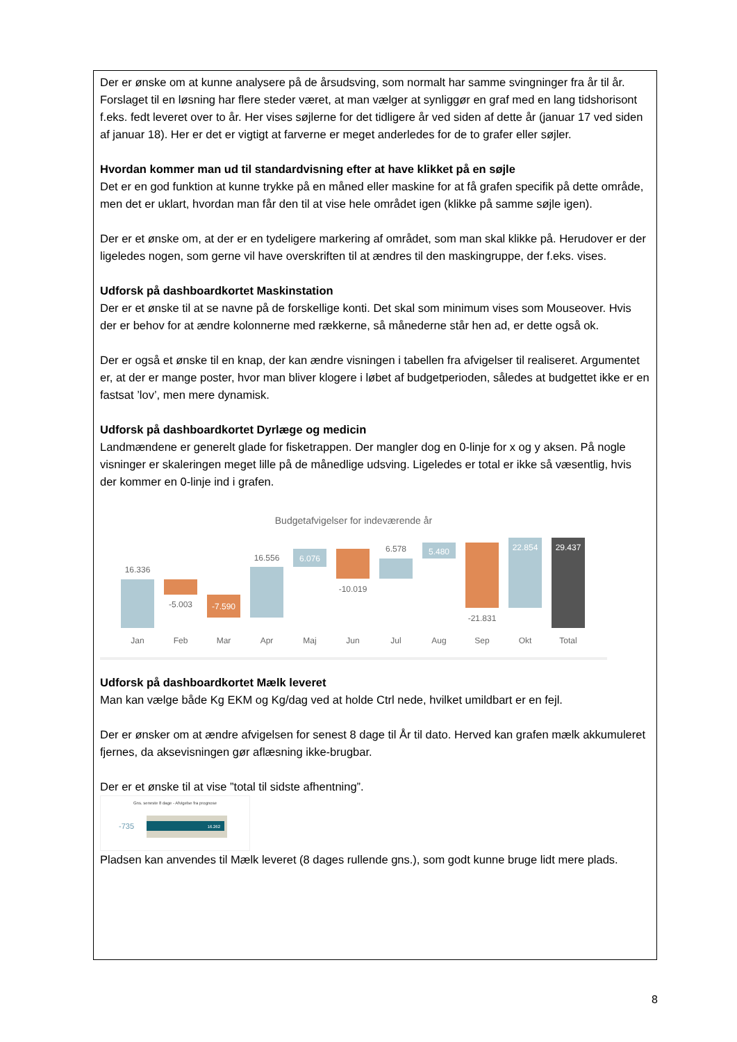Der er ønske om at kunne analysere på de årsudsving, som normalt har samme svingninger fra år til år.
Forslaget til en løsning har flere steder været, at man vælger at synliggør en graf med en lang tidshorisont f.eks. fedt leveret over to år. Her vises søjlerne for det tidligere år ved siden af dette år (januar 17 ved siden af januar 18). Her er det er vigtigt at farverne er meget anderledes for de to grafer eller søjler.
Hvordan kommer man ud til standardvisning efter at have klikket på en søjle
Det er en god funktion at kunne trykke på en måned eller maskine for at få grafen specifik på dette område, men det er uklart, hvordan man får den til at vise hele området igen (klikke på samme søjle igen).
Der er et ønske om, at der er en tydeligere markering af området, som man skal klikke på. Herudover er der ligeledes nogen, som gerne vil have overskriften til at ændres til den maskingruppe, der f.eks. vises.
Udforsk på dashboardkortet Maskinstation
Der er et ønske til at se navne på de forskellige konti. Det skal som minimum vises som Mouseover. Hvis der er behov for at ændre kolonnerne med rækkerne, så månederne står hen ad, er dette også ok.
Der er også et ønske til en knap, der kan ændre visningen i tabellen fra afvigelser til realiseret. Argumentet er, at der er mange poster, hvor man bliver klogere i løbet af budgetperioden, således at budgettet ikke er en fastsat ’lov’, men mere dynamisk.
Udforsk på dashboardkortet Dyrlæge og medicin
Landmændene er generelt glade for fisketrappen. Der mangler dog en 0-linje for x og y aksen. På nogle visninger er skaleringen meget lille på de månedlige udsving. Ligeledes er total er ikke så væsentlig, hvis der kommer en 0-linje ind i grafen.
Budgetafvigelser for indeværende år
16.336
-5.003
-7.590
16.556
6.076
-10.019
6.578
5.480
-21.831
22.854
29.437
Jan
Feb
Mar
Apr
Maj
Jun
Jul
Aug
Sep
Okt
Total
Udforsk på dashboardkortet Mælk leveret
Man kan vælge både Kg EKM og Kg/dag ved at holde Ctrl nede, hvilket umildbart er en fejl.
Der er ønsker om at ændre afvigelsen for senest 8 dage til År til dato. Herved kan grafen mælk akkumuleret fjernes, da aksevisningen gør aflæsning ikke-brugbar.
Der er et ønske til at vise ”total til sidste afhentning”.
Gns. seneste 8 dage - Afvigelse fra prognose
-735
16.262
Pladsen kan anvendes til Mælk leveret (8 dages rullende gns.), som godt kunne bruge lidt mere plads.
8